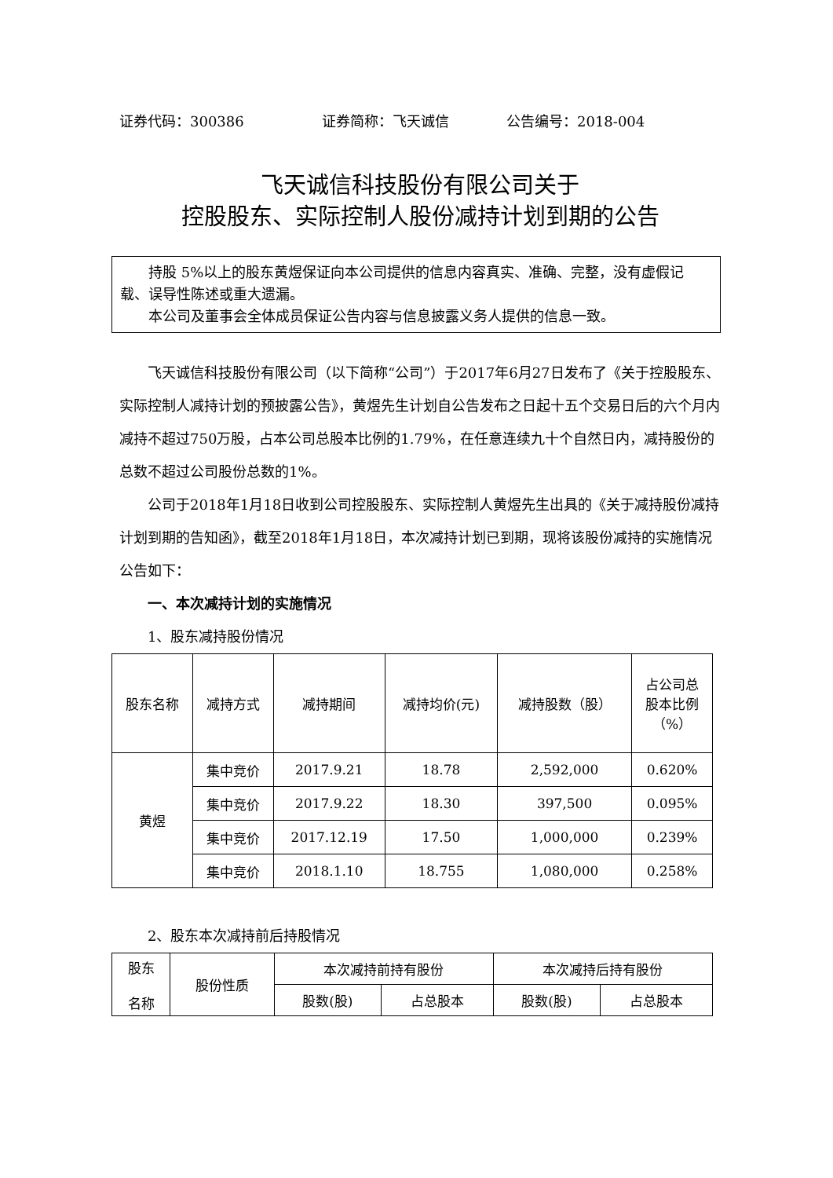证券代码：300386 证券简称：飞天诚信 公告编号：2018-004
飞天诚信科技股份有限公司关于
控股股东、实际控制人股份减持计划到期的公告
持股 5%以上的股东黄煜保证向本公司提供的信息内容真实、准确、完整，没有虚假记载、误导性陈述或重大遗漏。
本公司及董事会全体成员保证公告内容与信息披露义务人提供的信息一致。
飞天诚信科技股份有限公司（以下简称“公司”）于2017年6月27日发布了《关于控股股东、实际控制人减持计划的预披露公告》，黄煜先生计划自公告发布之日起十五个交易日后的六个月内减持不超过750万股，占本公司总股本比例的1.79%，在任意连续九十个自然日内，减持股份的总数不超过公司股份总数的1%。
公司于2018年1月18日收到公司控股股东、实际控制人黄煜先生出具的《关于减持股份减持计划到期的告知函》，截至2018年1月18日，本次减持计划已到期，现将该股份减持的实施情况公告如下：
一、本次减持计划的实施情况
1、股东减持股份情况
| 股东名称 | 减持方式 | 减持期间 | 减持均价(元) | 减持股数（股） | 占公司总 股本比例 （%） |
| --- | --- | --- | --- | --- | --- |
| 黄煜 | 集中竞价 | 2017.9.21 | 18.78 | 2,592,000 | 0.620% |
| | 集中竞价 | 2017.9.22 | 18.30 | 397,500 | 0.095% |
| | 集中竞价 | 2017.12.19 | 17.50 | 1,000,000 | 0.239% |
| | 集中竞价 | 2018.1.10 | 18.755 | 1,080,000 | 0.258% |
2、股东本次减持前后持股情况
| 股东 名称 | 股份性质 | 本次减持前持有股份 | | 本次减持后持有股份 | |
| --- | --- | --- | --- | --- | --- |
| | | 股数(股) | 占总股本 | 股数(股) | 占总股本 |